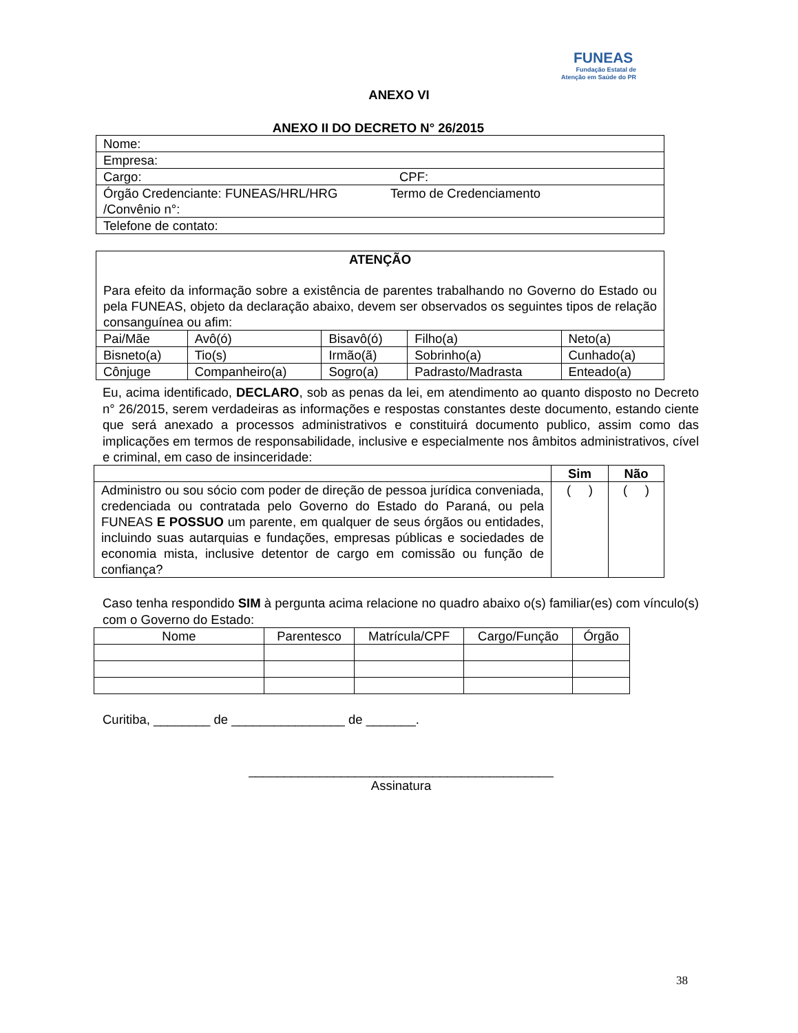FUNEAS
Fundação Estatal de
Atenção em Saúde do PR
ANEXO VI
ANEXO II DO DECRETO N° 26/2015
| Nome: | |
| Empresa: | |
| Cargo: | CPF: |
| Órgão Credenciante: FUNEAS/HRL/HRG Termo de Credenciamento /Convênio n°: | |
| Telefone de contato: | |
| ATENÇÃO Para efeito da informação sobre a existência de parentes trabalhando no Governo do Estado ou pela FUNEAS, objeto da declaração abaixo, devem ser observados os seguintes tipos de relação consanguínea ou afim: | | | | |
| Pai/Mãe | Avô(ó) | Bisavô(ó) | Filho(a) | Neto(a) |
| Bisneto(a) | Tio(s) | Irmão(ã) | Sobrinho(a) | Cunhado(a) |
| Cônjuge | Companheiro(a) | Sogro(a) | Padrasto/Madrasta | Enteado(a) |
Eu, acima identificado, DECLARO, sob as penas da lei, em atendimento ao quanto disposto no Decreto n° 26/2015, serem verdadeiras as informações e respostas constantes deste documento, estando ciente que será anexado a processos administrativos e constituirá documento publico, assim como das implicações em termos de responsabilidade, inclusive e especialmente nos âmbitos administrativos, cível e criminal, em caso de insinceridade:
| | Sim | Não |
| --- | --- | --- |
| Administro ou sou sócio com poder de direção de pessoa jurídica conveniada, credenciada ou contratada pelo Governo do Estado do Paraná, ou pela FUNEAS E POSSUO um parente, em qualquer de seus órgãos ou entidades, incluindo suas autarquias e fundações, empresas públicas e sociedades de economia mista, inclusive detentor de cargo em comissão ou função de confiança? | ( ) | ( ) |
Caso tenha respondido SIM à pergunta acima relacione no quadro abaixo o(s) familiar(es) com vínculo(s) com o Governo do Estado:
| Nome | Parentesco | Matrícula/CPF | Cargo/Função | Órgão |
| --- | --- | --- | --- | --- |
Curitiba, ________ de ________________ de _______.
___________________________________________
Assinatura
38